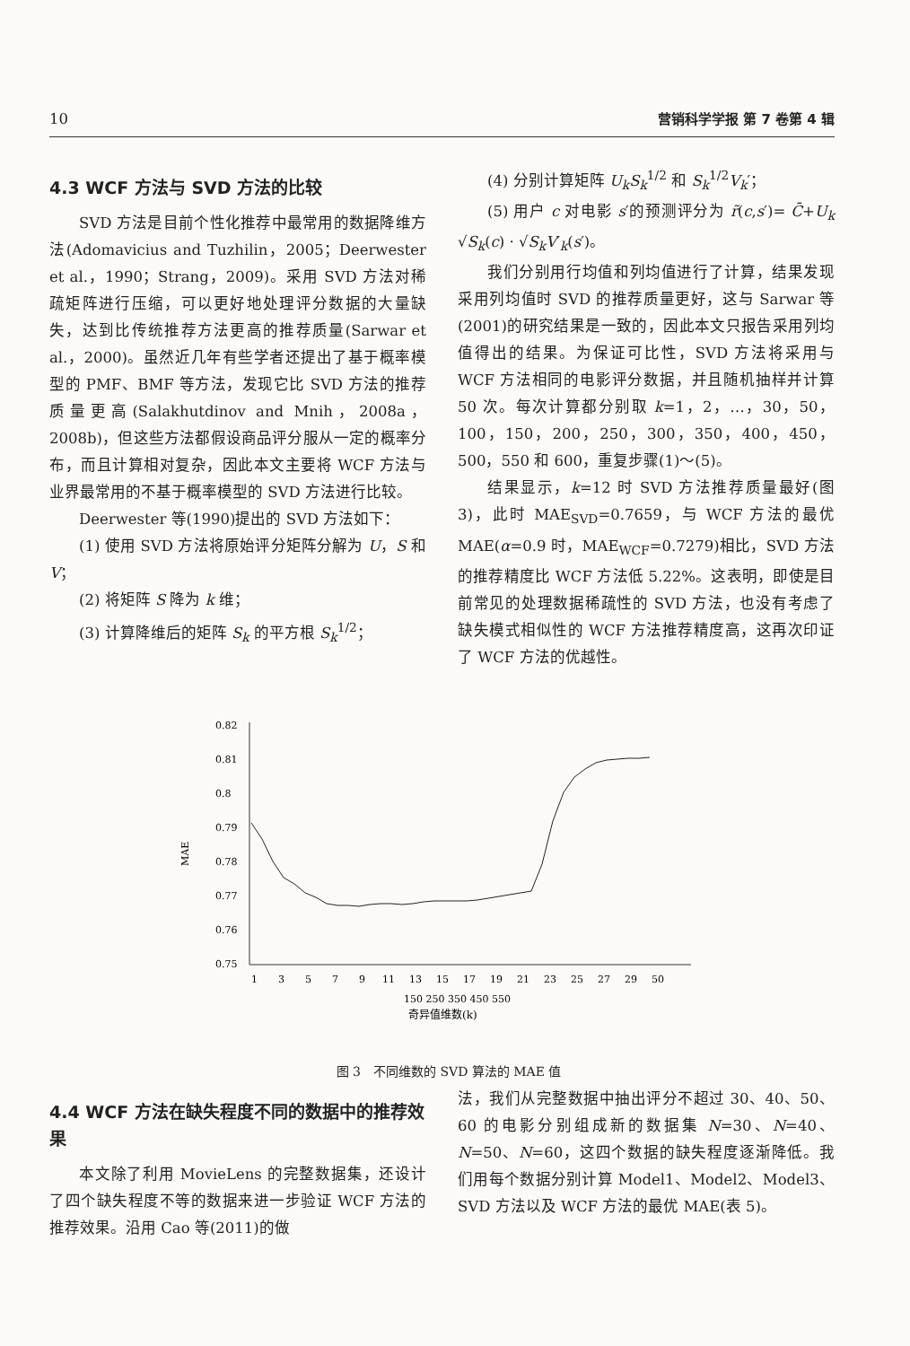10 营销科学学报 第 7 卷第 4 辑
4.3 WCF 方法与 SVD 方法的比较
SVD 方法是目前个性化推荐中最常用的数据降维方法(Adomavicius and Tuzhilin，2005；Deerwester et al.，1990；Strang，2009)。采用 SVD 方法对稀疏矩阵进行压缩，可以更好地处理评分数据的大量缺失，达到比传统推荐方法更高的推荐质量(Sarwar et al.，2000)。虽然近几年有些学者还提出了基于概率模型的 PMF、BMF 等方法，发现它比 SVD 方法的推荐质量更高(Salakhutdinov and Mnih，2008a，2008b)，但这些方法都假设商品评分服从一定的概率分布，而且计算相对复杂，因此本文主要将 WCF 方法与业界最常用的不基于概率模型的 SVD 方法进行比较。
Deerwester 等(1990)提出的 SVD 方法如下：
(1) 使用 SVD 方法将原始评分矩阵分解为 U，S 和 V；
(2) 将矩阵 S 降为 k 维；
(3) 计算降维后的矩阵 S<sub>k</sub> 的平方根 S<sub>k</sub><sup>1/2</sup>；
(4) 分别计算矩阵 U<sub>k</sub>S<sub>k</sub><sup>1/2</sup> 和 S<sub>k</sub><sup>1/2</sup>V<sub>k</sub>′；
(5) 用户 c 对电影 s′的预测评分为 r̃(c,s′)= C̄+U<sub>k</sub> √S<sub>k</sub>(c) · √S<sub>k</sub> V′<sub>k</sub>(s′)。
我们分别用行均值和列均值进行了计算，结果发现采用列均值时 SVD 的推荐质量更好，这与 Sarwar 等(2001)的研究结果是一致的，因此本文只报告采用列均值得出的结果。为保证可比性，SVD 方法将采用与 WCF 方法相同的电影评分数据，并且随机抽样并计算 50 次。每次计算都分别取 k=1，2，…，30，50，100，150，200，250，300，350，400，450，500，550 和 600，重复步骤(1)～(5)。
结果显示，k=12 时 SVD 方法推荐质量最好(图 3)，此时 MAE<sub>SVD</sub>=0.7659，与 WCF 方法的最优 MAE(α=0.9 时，MAE<sub>WCF</sub>=0.7279)相比，SVD 方法的推荐精度比 WCF 方法低 5.22%。这表明，即使是目前常见的处理数据稀疏性的 SVD 方法，也没有考虑了缺失模式相似性的 WCF 方法推荐精度高，这再次印证了 WCF 方法的优越性。
MAE
0.82
0.81
0.8
0.79
0.78
0.77
0.76
0.75
1
3
5
7
9
11
13
15
17
19
21
23
25
27
29
50
150 250 350 450 550
奇异值维数(k)
图 3　不同维数的 SVD 算法的 MAE 值
4.4 WCF 方法在缺失程度不同的数据中的推荐效果
本文除了利用 MovieLens 的完整数据集，还设计了四个缺失程度不等的数据来进一步验证 WCF 方法的推荐效果。沿用 Cao 等(2011)的做
法，我们从完整数据中抽出评分不超过 30、40、50、60 的电影分别组成新的数据集 N=30、N=40、N=50、N=60，这四个数据的缺失程度逐渐降低。我们用每个数据分别计算 Model1、Model2、Model3、SVD 方法以及 WCF 方法的最优 MAE(表 5)。